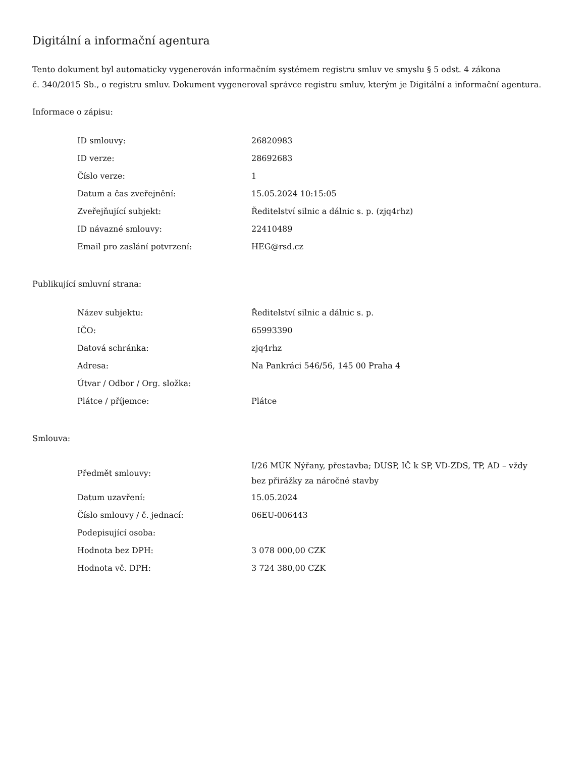Digitální a informační agentura
Tento dokument byl automaticky vygenerován informačním systémem registru smluv ve smyslu § 5 odst. 4 zákona
č. 340/2015 Sb., o registru smluv. Dokument vygeneroval správce registru smluv, kterým je Digitální a informační agentura.
Informace o zápisu:
| ID smlouvy: | 26820983 |
| ID verze: | 28692683 |
| Číslo verze: | 1 |
| Datum a čas zveřejnění: | 15.05.2024 10:15:05 |
| Zveřejňující subjekt: | Ředitelství silnic a dálnic s. p. (zjq4rhz) |
| ID návazné smlouvy: | 22410489 |
| Email pro zaslání potvrzení: | HEG@rsd.cz |
Publikující smluvní strana:
| Název subjektu: | Ředitelství silnic a dálnic s. p. |
| IČO: | 65993390 |
| Datová schránka: | zjq4rhz |
| Adresa: | Na Pankráci 546/56, 145 00 Praha 4 |
| Útvar / Odbor / Org. složka: | |
| Plátce / příjemce: | Plátce |
Smlouva:
| Předmět smlouvy: | I/26 MÚK Nýřany, přestavba; DUSP, IČ k SP, VD-ZDS, TP, AD – vždy bez přirážky za náročné stavby |
| Datum uzavření: | 15.05.2024 |
| Číslo smlouvy / č. jednací: | 06EU-006443 |
| Podepisující osoba: | |
| Hodnota bez DPH: | 3 078 000,00 CZK |
| Hodnota vč. DPH: | 3 724 380,00 CZK |